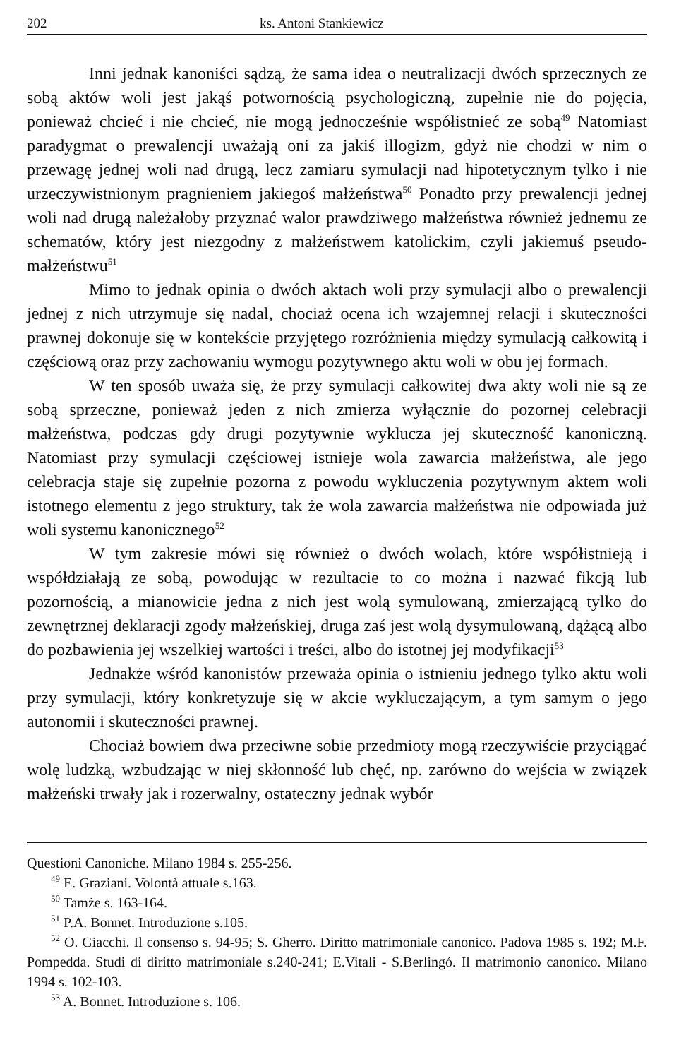202 ks. Antoni Stankiewicz
Inni jednak kanoniści sądzą, że sama idea o neutralizacji dwóch sprzecznych ze sobą aktów woli jest jakąś potwornością psychologiczną, zupełnie nie do pojęcia, ponieważ chcieć i nie chcieć, nie mogą jednocześnie współistnieć ze sobą<sup>49</sup> Natomiast paradygmat o prewalencji uważają oni za jakiś illogizm, gdyż nie chodzi w nim o przewagę jednej woli nad drugą, lecz zamiaru symulacji nad hipotetycznym tylko i nie urzeczywistnionym pragnieniem jakiegoś małżeństwa<sup>50</sup> Ponadto przy prewalencji jednej woli nad drugą należałoby przyznać walor prawdziwego małżeństwa również jednemu ze schematów, który jest niezgodny z małżeństwem katolickim, czyli jakiemuś pseudo-małżeństwu<sup>51</sup>
Mimo to jednak opinia o dwóch aktach woli przy symulacji albo o prewalencji jednej z nich utrzymuje się nadal, chociaż ocena ich wzajemnej relacji i skuteczności prawnej dokonuje się w kontekście przyjętego rozróżnienia między symulacją całkowitą i częściową oraz przy zachowaniu wymogu pozytywnego aktu woli w obu jej formach.
W ten sposób uważa się, że przy symulacji całkowitej dwa akty woli nie są ze sobą sprzeczne, ponieważ jeden z nich zmierza wyłącznie do pozornej celebracji małżeństwa, podczas gdy drugi pozytywnie wyklucza jej skuteczność kanoniczną. Natomiast przy symulacji częściowej istnieje wola zawarcia małżeństwa, ale jego celebracja staje się zupełnie pozorna z powodu wykluczenia pozytywnym aktem woli istotnego elementu z jego struktury, tak że wola zawarcia małżeństwa nie odpowiada już woli systemu kanonicznego<sup>52</sup>
W tym zakresie mówi się również o dwóch wolach, które współistnieją i współdziałają ze sobą, powodując w rezultacie to co można i nazwać fikcją lub pozornością, a mianowicie jedna z nich jest wolą symulowaną, zmierzającą tylko do zewnętrznej deklaracji zgody małżeńskiej, druga zaś jest wolą dysymulowaną, dążącą albo do pozbawienia jej wszelkiej wartości i treści, albo do istotnej jej modyfikacji<sup>53</sup>
Jednakże wśród kanonistów przeważa opinia o istnieniu jednego tylko aktu woli przy symulacji, który konkretyzuje się w akcie wykluczającym, a tym samym o jego autonomii i skuteczności prawnej.
Chociaż bowiem dwa przeciwne sobie przedmioty mogą rzeczywiście przyciągać wolę ludzką, wzbudzając w niej skłonność lub chęć, np. zarówno do wejścia w związek małżeński trwały jak i rozerwalny, ostateczny jednak wybór
Questioni Canoniche. Milano 1984 s. 255-256.
<sup>49</sup> E. Graziani. Volontà attuale s.163.
<sup>50</sup> Tamże s. 163-164.
<sup>51</sup> P.A. Bonnet. Introduzione s.105.
<sup>52</sup> O. Giacchi. Il consenso s. 94-95; S. Gherro. Diritto matrimoniale canonico. Padova 1985 s. 192; M.F. Pompedda. Studi di diritto matrimoniale s.240-241; E.Vitali - S.Berlingó. Il matrimonio canonico. Milano 1994 s. 102-103.
<sup>53</sup> A. Bonnet. Introduzione s. 106.